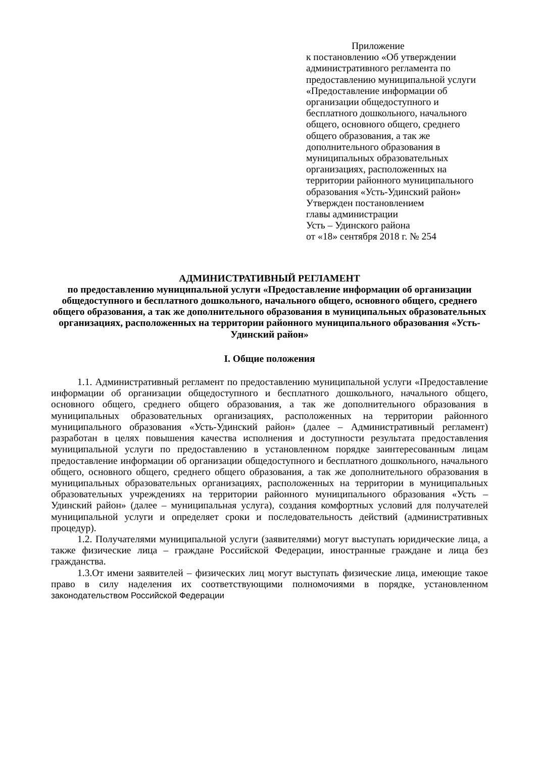Приложение
к постановлению «Об утверждении административного регламента по предоставлению муниципальной услуги «Предоставление информации об организации общедоступного и бесплатного дошкольного, начального общего, основного общего, среднего общего образования, а так же дополнительного образования в муниципальных образовательных организациях, расположенных на территории районного муниципального образования «Усть-Удинский район»
Утвержден постановлением
главы администрации
Усть – Удинского района
от «18» сентября 2018 г. № 254
АДМИНИСТРАТИВНЫЙ РЕГЛАМЕНТ
по предоставлению муниципальной услуги «Предоставление информации об организации общедоступного и бесплатного дошкольного, начального общего, основного общего, среднего общего образования, а так же дополнительного образования в муниципальных образовательных организациях, расположенных на территории районного муниципального образования «Усть-Удинский район»
I. Общие положения
1.1. Административный регламент по предоставлению муниципальной услуги «Предоставление информации об организации общедоступного и бесплатного дошкольного, начального общего, основного общего, среднего общего образования, а так же дополнительного образования в муниципальных образовательных организациях, расположенных на территории районного муниципального образования «Усть-Удинский район» (далее – Административный регламент) разработан в целях повышения качества исполнения и доступности результата предоставления муниципальной услуги по предоставлению в установленном порядке заинтересованным лицам предоставление информации об организации общедоступного и бесплатного дошкольного, начального общего, основного общего, среднего общего образования, а так же дополнительного образования в муниципальных образовательных организациях, расположенных на территории в муниципальных образовательных учреждениях на территории районного муниципального образования «Усть – Удинский район» (далее – муниципальная услуга), создания комфортных условий для получателей муниципальной услуги и определяет сроки и последовательность действий (административных процедур).
1.2. Получателями муниципальной услуги (заявителями) могут выступать юридические лица, а также физические лица – граждане Российской Федерации, иностранные граждане и лица без гражданства.
1.3.От имени заявителей – физических лиц могут выступать физические лица, имеющие такое право в силу наделения их соответствующими полномочиями в порядке, установленном законодательством Российской Федерации